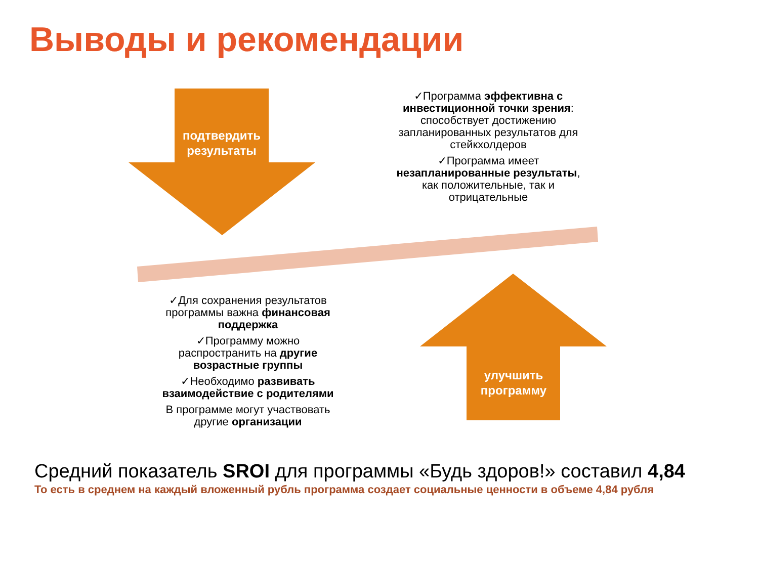Выводы и рекомендации
подтвердить результаты
✓Программа эффективна с инвестиционной точки зрения: способствует достижению запланированных результатов для стейкхолдеров
✓Программа имеет незапланированные результаты, как положительные, так и отрицательные
✓Для сохранения результатов программы важна финансовая поддержка
✓Программу можно распространить на другие возрастные группы
✓Необходимо развивать взаимодействие с родителями
В программе могут участвовать другие организации
улучшить программу
Средний показатель SROI для программы «Будь здоров!» составил 4,84
То есть в среднем на каждый вложенный рубль программа создает социальные ценности в объеме 4,84 рубля